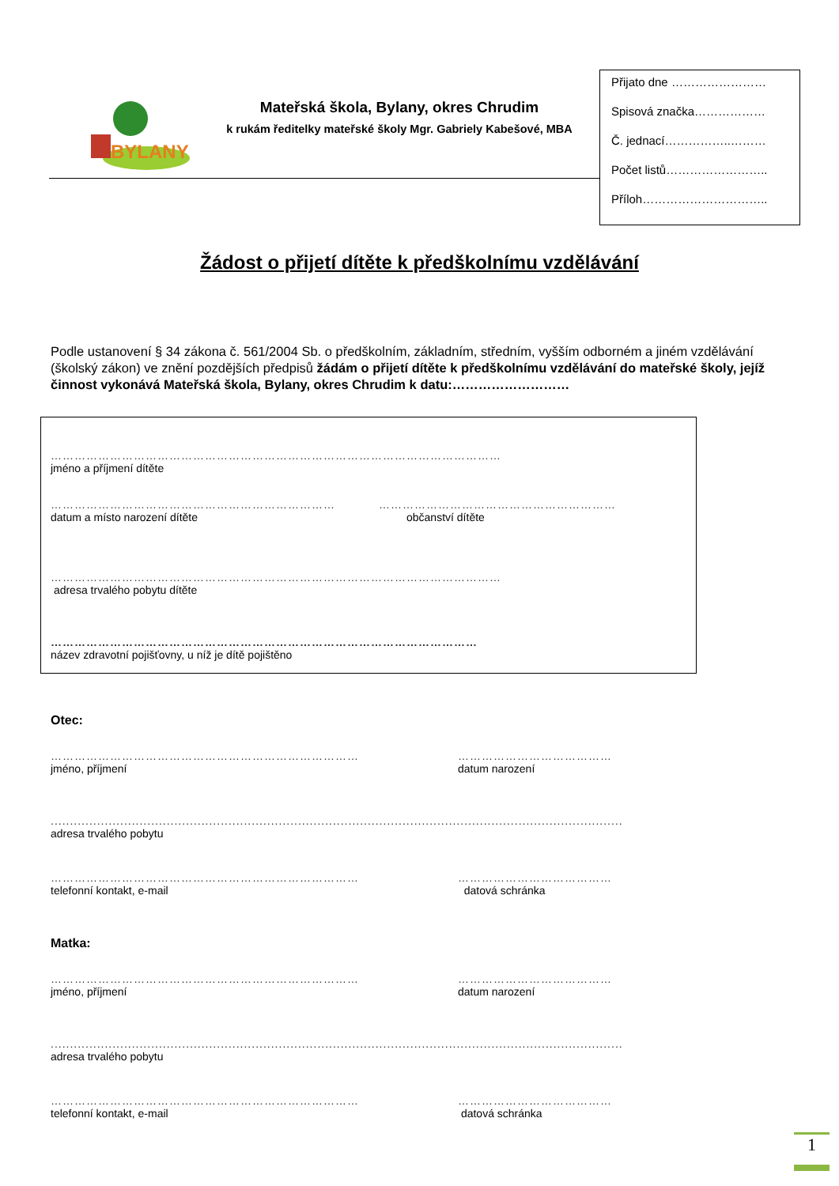BYLANY
Mateřská škola, Bylany, okres Chrudim
k rukám ředitelky mateřské školy Mgr. Gabriely Kabešové, MBA
Přijato dne ……………………
Spisová značka………………
Č. jednací……………..………
Počet listů……………………..
Příloh…………………………..
Žádost o přijetí dítěte k předškolnímu vzdělávání
Podle ustanovení § 34 zákona č. 561/2004 Sb. o předškolním, základním, středním, vyšším odborném a jiném vzdělávání (školský zákon) ve znění pozdějších předpisů žádám o přijetí dítěte k předškolnímu vzdělávání do mateřské školy, jejíž činnost vykonává Mateřská škola, Bylany, okres Chrudim k datu:………………………
……………………………………………………………………………………………………
jméno a příjmení dítěte
………………………………………………………………
datum a místo narození dítěte
……………………………………………………
občanství dítěte
……………………………………………………………………………………………………
adresa trvalého pobytu dítěte
………………………………………………………………………………………………
název zdravotní pojišťovny, u níž je dítě pojištěno
Otec:
……………………………………………………………………
jméno, příjmení
…………………………………
datum narození
....................................................................................................................................................
adresa trvalého pobytu
……………………………………………………………………
telefonní kontakt, e-mail
…………………………………
datová schránka
Matka:
……………………………………………………………………
jméno, příjmení
…………………………………
datum narození
....................................................................................................................................................
adresa trvalého pobytu
……………………………………………………………………
telefonní kontakt, e-mail
…………………………………
datová schránka
1